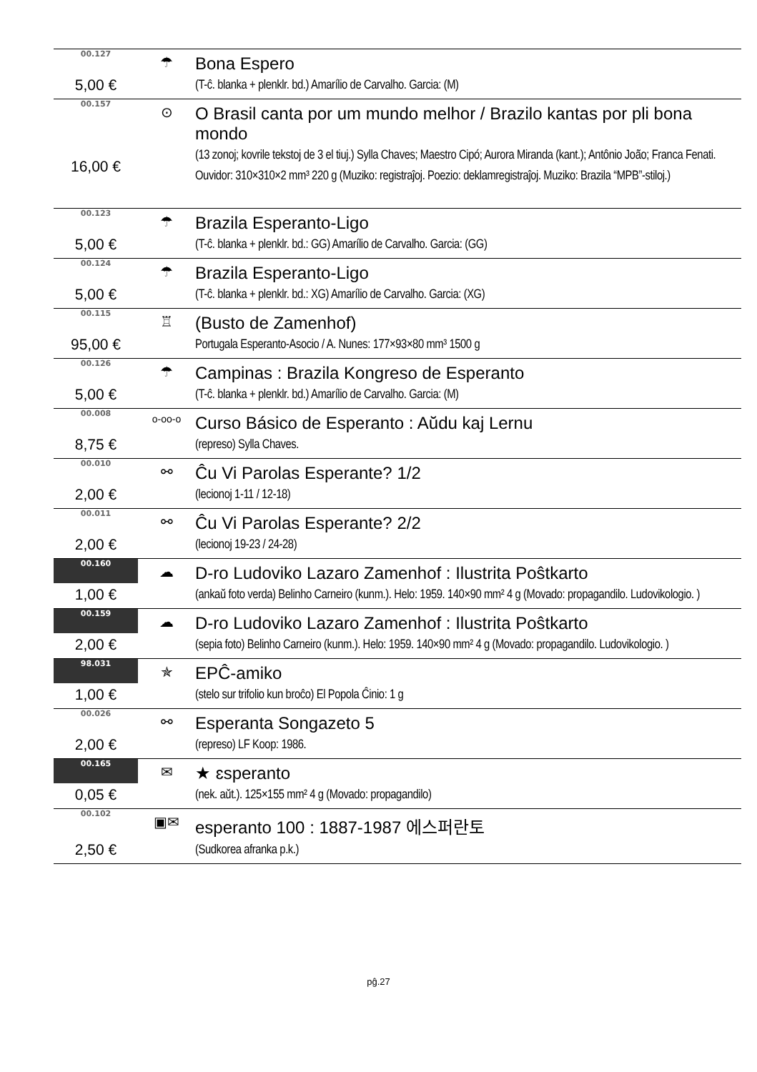| 00.127 | ☂ | Bona Espero |
| 5,00 € | | (T-ĉ. blanka + plenklr. bd.) Amarílio de Carvalho. Garcia: (M) |
| 00.157 | ⊙ | O Brasil canta por um mundo melhor / Brazilo kantas por pli bona mondo |
| 16,00 € | | (13 zonoj; kovrile tekstoj de 3 el tiuj.) Sylla Chaves; Maestro Cipó; Aurora Miranda (kant.); Antônio João; Franca Fenati. Ouvidor: 310×310×2 mm³ 220 g (Muziko: registraĵoj. Poezio: deklamregistraĵoj. Muziko: Brazila “MPB”-stiloj.) |
| 00.123 | ☂ | Brazila Esperanto-Ligo |
| 5,00 € | | (T-ĉ. blanka + plenklr. bd.: GG) Amarílio de Carvalho. Garcia: (GG) |
| 00.124 | ☂ | Brazila Esperanto-Ligo |
| 5,00 € | | (T-ĉ. blanka + plenklr. bd.: XG) Amarílio de Carvalho. Garcia: (XG) |
| 00.115 | ♖ | (Busto de Zamenhof) |
| 95,00 € | | Portugala Esperanto-Asocio / A. Nunes: 177×93×80 mm³ 1500 g |
| 00.126 | ☂ | Campinas : Brazila Kongreso de Esperanto |
| 5,00 € | | (T-ĉ. blanka + plenklr. bd.) Amarílio de Carvalho. Garcia: (M) |
| 00.008 | o-oo-o | Curso Básico de Esperanto : Aŭdu kaj Lernu |
| 8,75 € | | (represo) Sylla Chaves. |
| 00.010 | ⚯ | Ĉu Vi Parolas Esperante? 1/2 |
| 2,00 € | | (lecionoj 1-11 / 12-18) |
| 00.011 | ⚯ | Ĉu Vi Parolas Esperante? 2/2 |
| 2,00 € | | (lecionoj 19-23 / 24-28) |
| 00.160 | ☁ | D-ro Ludoviko Lazaro Zamenhof : Ilustrita Poŝtkarto |
| 1,00 € | | (ankaŭ foto verda) Belinho Carneiro (kunm.). Helo: 1959. 140×90 mm² 4 g (Movado: propagandilo. Ludovikologio. ) |
| 00.159 | ☁ | D-ro Ludoviko Lazaro Zamenhof : Ilustrita Poŝtkarto |
| 2,00 € | | (sepia foto) Belinho Carneiro (kunm.). Helo: 1959. 140×90 mm² 4 g (Movado: propagandilo. Ludovikologio. ) |
| 98.031 | ✯ | EPĈ-amiko |
| 1,00 € | | (stelo sur trifolio kun broĉo) El Popola Ĉinio: 1 g |
| 00.026 | ⚯ | Esperanta Songazeto 5 |
| 2,00 € | | (represo) LF Koop: 1986. |
| 00.165 | ✉ | ★ ɛsperanto |
| 0,05 € | | (nek. aŭt.). 125×155 mm² 4 g (Movado: propagandilo) |
| 00.102 | ▣✉ | esperanto 100 : 1887-1987 에스퍼란토 |
| 2,50 € | | (Sudkorea afranka p.k.) |
pĝ.27